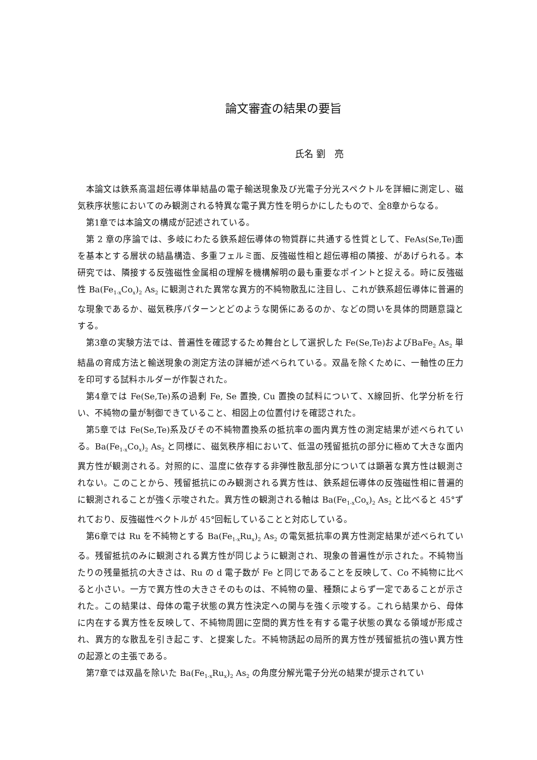論文審査の結果の要旨
氏名 劉　亮
本論文は鉄系高温超伝導体単結晶の電子輸送現象及び光電子分光スペクトルを詳細に測定し、磁気秩序状態においてのみ観測される特異な電子異方性を明らかにしたもので、全8章からなる。
第1章では本論文の構成が記述されている。
第 2 章の序論では、多岐にわたる鉄系超伝導体の物質群に共通する性質として、FeAs(Se,Te)面を基本とする層状の結晶構造、多重フェルミ面、反強磁性相と超伝導相の隣接、があげられる。本研究では、隣接する反強磁性金属相の理解を機構解明の最も重要なポイントと捉える。時に反強磁性 Ba(Fe<sub>1-x</sub>Co<sub>x</sub>)<sub>2</sub> As<sub>2</sub> に観測された異常な異方的不純物散乱に注目し、これが鉄系超伝導体に普遍的な現象であるか、磁気秩序パターンとどのような関係にあるのか、などの問いを具体的問題意識とする。
第3章の実験方法では、普遍性を確認するため舞台として選択した Fe(Se,Te)およびBaFe<sub>2</sub> As<sub>2</sub> 単結晶の育成方法と輸送現象の測定方法の詳細が述べられている。双晶を除くために、一軸性の圧力を印可する試料ホルダーが作製された。
第4章では Fe(Se,Te)系の過剰 Fe, Se 置換, Cu 置換の試料について、X線回折、化学分析を行い、不純物の量が制御できていること、相図上の位置付けを確認された。
第5章では Fe(Se,Te)系及びその不純物置換系の抵抗率の面内異方性の測定結果が述べられている。Ba(Fe<sub>1-x</sub>Co<sub>x</sub>)<sub>2</sub> As<sub>2</sub> と同様に、磁気秩序相において、低温の残留抵抗の部分に極めて大きな面内異方性が観測される。対照的に、温度に依存する非弾性散乱部分については顕著な異方性は観測されない。このことから、残留抵抗にのみ観測される異方性は、鉄系超伝導体の反強磁性相に普遍的に観測されることが強く示唆された。異方性の観測される軸は Ba(Fe<sub>1-x</sub>Co<sub>x</sub>)<sub>2</sub> As<sub>2</sub> と比べると 45°ずれており、反強磁性ベクトルが 45°回転していることと対応している。
第6章では Ru を不純物とする Ba(Fe<sub>1-x</sub>Ru<sub>x</sub>)<sub>2</sub> As<sub>2</sub> の電気抵抗率の異方性測定結果が述べられている。残留抵抗のみに観測される異方性が同じように観測され、現象の普遍性が示された。不純物当たりの残量抵抗の大きさは、Ru の d 電子数が Fe と同じであることを反映して、Co 不純物に比べると小さい。一方で異方性の大きさそのものは、不純物の量、種類によらず一定であることが示された。この結果は、母体の電子状態の異方性決定への関与を強く示唆する。これら結果から、母体に内在する異方性を反映して、不純物周囲に空間的異方性を有する電子状態の異なる領域が形成され、異方的な散乱を引き起こす、と提案した。不純物誘起の局所的異方性が残留抵抗の強い異方性の起源との主張である。
第7章では双晶を除いた Ba(Fe<sub>1-x</sub>Ru<sub>x</sub>)<sub>2</sub> As<sub>2</sub> の角度分解光電子分光の結果が提示されてい